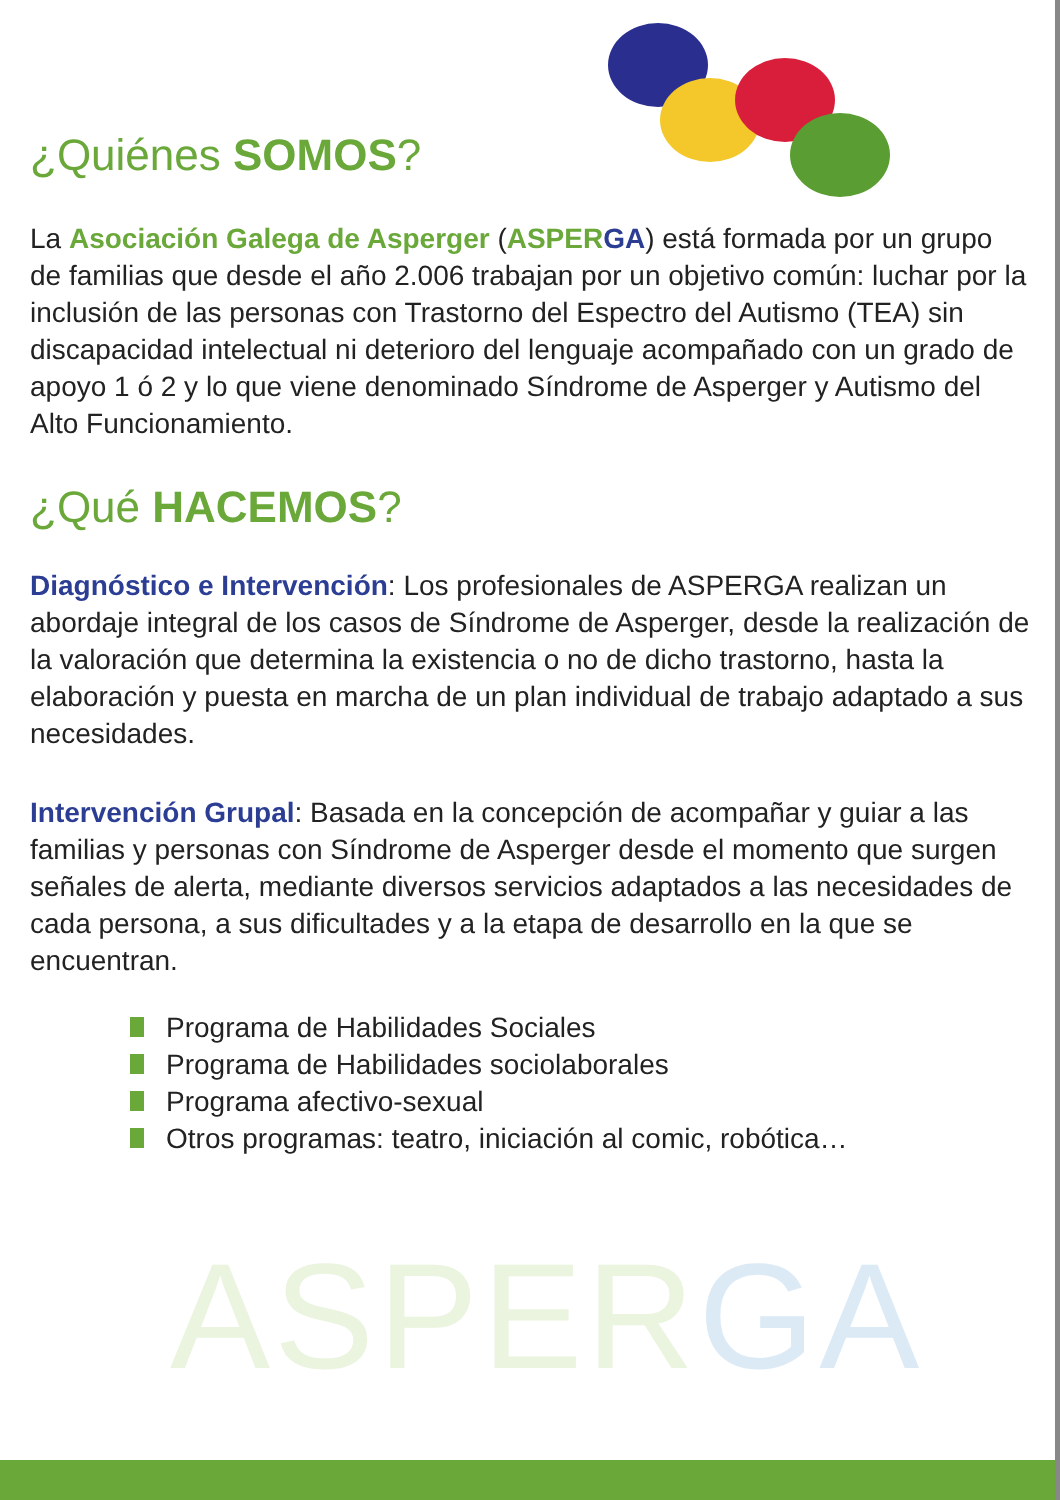ASPERGA
¿Quiénes SOMOS?
La Asociación Galega de Asperger (ASPER GA) está formada por un grupo de familias que desde el año 2.006 trabajan por un objetivo común: luchar por la inclusión de las personas con Trastorno del Espectro del Autismo (TEA) sin discapacidad intelectual ni deterioro del lenguaje acompañado con un grado de apoyo 1 ó 2 y lo que viene denominado Síndrome de Asperger y Autismo del Alto Funcionamiento.
¿Qué HACEMOS?
Diagnóstico e Intervención: Los profesionales de ASPERGA realizan un abordaje integral de los casos de Síndrome de Asperger, desde la realización de la valoración que determina la existencia o no de dicho trastorno, hasta la elaboración y puesta en marcha de un plan individual de trabajo adaptado a sus necesidades.
Intervención Grupal: Basada en la concepción de acompañar y guiar a las familias y personas con Síndrome de Asperger desde el momento que surgen señales de alerta, mediante diversos servicios adaptados a las necesidades de cada persona, a sus dificultades y a la etapa de desarrollo en la que se encuentran.
Programa de Habilidades Sociales
Programa de Habilidades sociolaborales
Programa afectivo-sexual
Otros programas: teatro, iniciación al comic, robótica…